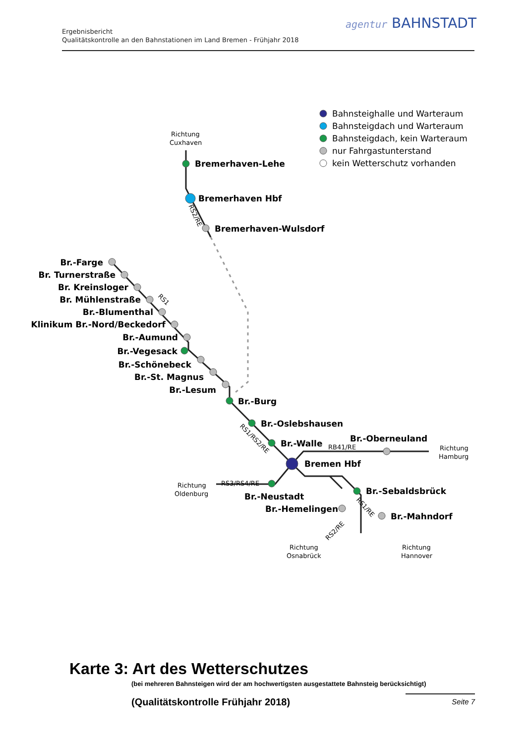Ergebnisbericht
Qualitätskontrolle an den Bahnstationen im Land Bremen - Frühjahr 2018
agentur BAHNSTADT
Bahnsteighalle und Warteraum
Bahnsteigdach und Warteraum
Bahnsteigdach, kein Warteraum
nur Fahrgastunterstand
kein Wetterschutz vorhanden
Bremerhaven-Lehe
Bremerhaven Hbf
Bremerhaven-Wulsdorf
Br.-Farge
Br. Turnerstraße
Br. Kreinsloger
Br. Mühlenstraße
Br.-Blumenthal
Klinikum Br.-Nord/Beckedorf
Br.-Aumund
Br.-Vegesack
Br.-Schönebeck
Br.-St. Magnus
Br.-Lesum
Br.-Burg
Br.-Oslebshausen
Br.-Walle
Br.-Oberneuland
Bremen Hbf
Br.-Neustadt
Br.-Hemelingen
Br.-Sebaldsbrück
Br.-Mahndorf
Richtung
Cuxhaven
Richtung
Hamburg
Richtung
Oldenburg
Richtung
Osnabrück
Richtung
Hannover
RB41/RE
RS3/RS4/RE
RS2/RE
RS1
RS1/RS2/RE
RS1/RE
RS2/RE
Karte 3: Art des Wetterschutzes
(bei mehreren Bahnsteigen wird der am hochwertigsten ausgestattete Bahnsteig berücksichtigt)
(Qualitätskontrolle Frühjahr 2018)
Seite 7